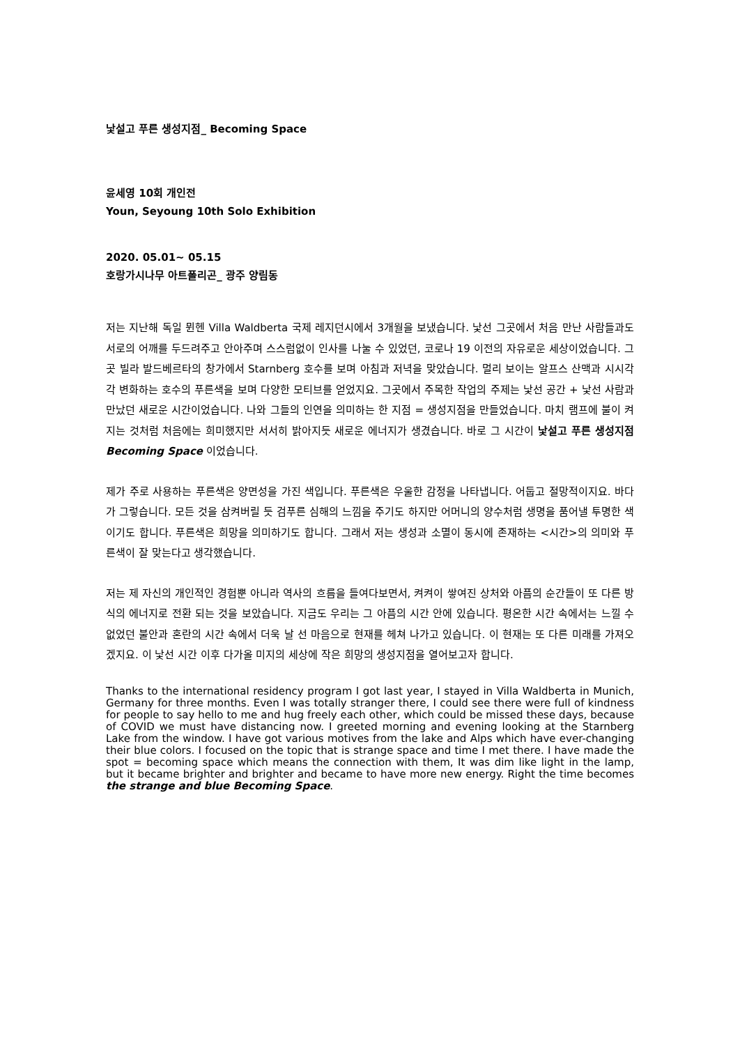낯설고 푸른 생성지점_ Becoming Space
윤세영 10회 개인전
Youn, Seyoung 10th Solo Exhibition
2020. 05.01~ 05.15
호랑가시나무 아트폴리곤_ 광주 양림동
저는 지난해 독일 뮌헨 Villa Waldberta 국제 레지던시에서 3개월을 보냈습니다. 낯선 그곳에서 처음 만난 사람들과도 서로의 어깨를 두드려주고 안아주며 스스럼없이 인사를 나눌 수 있었던, 코로나 19 이전의 자유로운 세상이었습니다. 그곳 빌라 발드베르타의 창가에서 Starnberg 호수를 보며 아침과 저녁을 맞았습니다. 멀리 보이는 알프스 산맥과 시시각각 변화하는 호수의 푸른색을 보며 다양한 모티브를 얻었지요. 그곳에서 주목한 작업의 주제는 낯선 공간 + 낯선 사람과 만났던 새로운 시간이었습니다. 나와 그들의 인연을 의미하는 한 지점 = 생성지점을 만들었습니다. 마치 램프에 불이 켜지는 것처럼 처음에는 희미했지만 서서히 밝아지듯 새로운 에너지가 생겼습니다. 바로 그 시간이 낯설고 푸른 생성지점 Becoming Space 이었습니다.
제가 주로 사용하는 푸른색은 양면성을 가진 색입니다. 푸른색은 우울한 감정을 나타냅니다. 어둡고 절망적이지요. 바다가 그렇습니다. 모든 것을 삼켜버릴 듯 검푸른 심해의 느낌을 주기도 하지만 어머니의 양수처럼 생명을 품어낼 투명한 색이기도 합니다. 푸른색은 희망을 의미하기도 합니다. 그래서 저는 생성과 소멸이 동시에 존재하는 <시간>의 의미와 푸른색이 잘 맞는다고 생각했습니다.
저는 제 자신의 개인적인 경험뿐 아니라 역사의 흐름을 들여다보면서, 켜켜이 쌓여진 상처와 아픔의 순간들이 또 다른 방식의 에너지로 전환 되는 것을 보았습니다. 지금도 우리는 그 아픔의 시간 안에 있습니다. 평온한 시간 속에서는 느낄 수 없었던 불안과 혼란의 시간 속에서 더욱 날 선 마음으로 현재를 헤쳐 나가고 있습니다. 이 현재는 또 다른 미래를 가져오겠지요. 이 낯선 시간 이후 다가올 미지의 세상에 작은 희망의 생성지점을 열어보고자 합니다.
Thanks to the international residency program I got last year, I stayed in Villa Waldberta in Munich, Germany for three months. Even I was totally stranger there, I could see there were full of kindness for people to say hello to me and hug freely each other, which could be missed these days, because of COVID we must have distancing now. I greeted morning and evening looking at the Starnberg Lake from the window. I have got various motives from the lake and Alps which have ever-changing their blue colors. I focused on the topic that is strange space and time I met there. I have made the spot = becoming space which means the connection with them, It was dim like light in the lamp, but it became brighter and brighter and became to have more new energy. Right the time becomes the strange and blue Becoming Space.